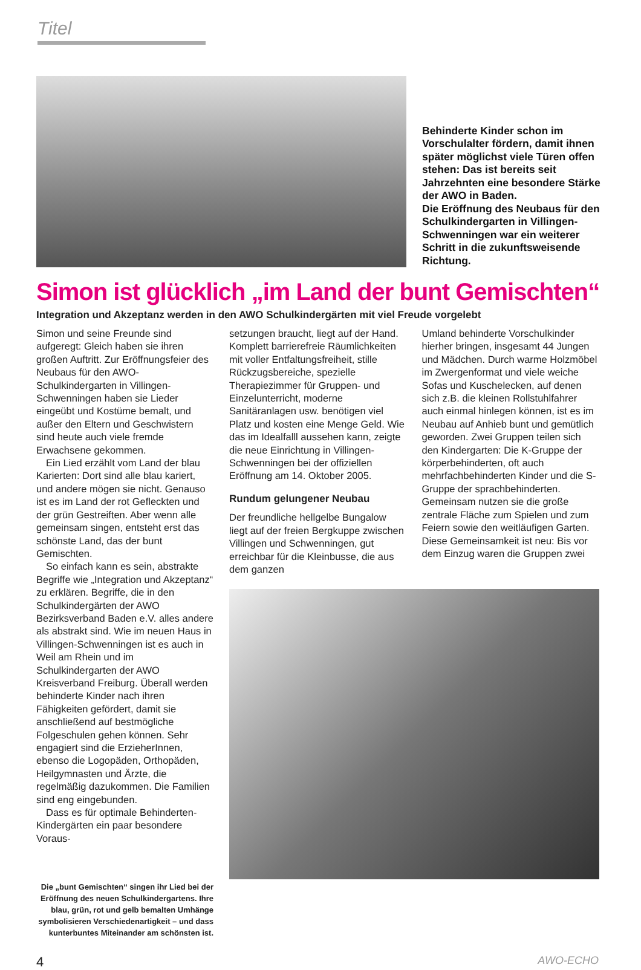Titel
Behinderte Kinder schon im Vorschulalter fördern, damit ihnen später möglichst viele Türen offen stehen: Das ist bereits seit Jahrzehnten eine besondere Stärke der AWO in Baden.
Die Eröffnung des Neubaus für den Schulkindergarten in Villingen-Schwenningen war ein weiterer Schritt in die zukunftsweisende Richtung.
Simon ist glücklich „im Land der bunt Gemischten“
Integration und Akzeptanz werden in den AWO Schulkindergärten mit viel Freude vorgelebt
Simon und seine Freunde sind aufgeregt: Gleich haben sie ihren großen Auftritt. Zur Eröffnungsfeier des Neubaus für den AWO-Schulkindergarten in Villingen-Schwenningen haben sie Lieder eingeübt und Kostüme bemalt, und außer den Eltern und Geschwistern sind heute auch viele fremde Erwachsene gekommen.
Ein Lied erzählt vom Land der blau Karierten: Dort sind alle blau kariert, und andere mögen sie nicht. Genauso ist es im Land der rot Gefleckten und der grün Gestreiften. Aber wenn alle gemeinsam singen, entsteht erst das schönste Land, das der bunt Gemischten.
So einfach kann es sein, abstrakte Begriffe wie „Integration und Akzeptanz“ zu erklären. Begriffe, die in den Schulkindergärten der AWO Bezirksverband Baden e.V. alles andere als abstrakt sind. Wie im neuen Haus in Villingen-Schwenningen ist es auch in Weil am Rhein und im Schulkindergarten der AWO Kreisverband Freiburg. Überall werden behinderte Kinder nach ihren Fähigkeiten gefördert, damit sie anschließend auf bestmögliche Folgeschulen gehen können. Sehr engagiert sind die ErzieherInnen, ebenso die Logopäden, Orthopäden, Heilgymnasten und Ärzte, die regelmäßig dazukommen. Die Familien sind eng eingebunden.
Dass es für optimale Behinderten-Kindergärten ein paar besondere Voraus-
Die „bunt Gemischten“ singen ihr Lied bei der Eröffnung des neuen Schulkindergartens. Ihre blau, grün, rot und gelb bemalten Umhänge symbolisieren Verschiedenartigkeit – und dass kunterbuntes Miteinander am schönsten ist.
setzungen braucht, liegt auf der Hand. Komplett barrierefreie Räumlichkeiten mit voller Entfaltungsfreiheit, stille Rückzugsbereiche, spezielle Therapiezimmer für Gruppen- und Einzelunterricht, moderne Sanitäranlagen usw. benötigen viel Platz und kosten eine Menge Geld. Wie das im Idealfalll aussehen kann, zeigte die neue Einrichtung in Villingen-Schwenningen bei der offiziellen Eröffnung am 14. Oktober 2005.
Rundum gelungener Neubau
Der freundliche hellgelbe Bungalow liegt auf der freien Bergkuppe zwischen Villingen und Schwenningen, gut erreichbar für die Kleinbusse, die aus dem ganzen
Umland behinderte Vorschulkinder hierher bringen, insgesamt 44 Jungen und Mädchen. Durch warme Holzmöbel im Zwergenformat und viele weiche Sofas und Kuschelecken, auf denen sich z.B. die kleinen Rollstuhlfahrer auch einmal hinlegen können, ist es im Neubau auf Anhieb bunt und gemütlich geworden. Zwei Gruppen teilen sich den Kindergarten: Die K-Gruppe der körperbehinderten, oft auch mehrfachbehinderten Kinder und die S-Gruppe der sprachbehinderten. Gemeinsam nutzen sie die große zentrale Fläche zum Spielen und zum Feiern sowie den weitläufigen Garten. Diese Gemeinsamkeit ist neu: Bis vor dem Einzug waren die Gruppen zwei
4 AWO-ECHO